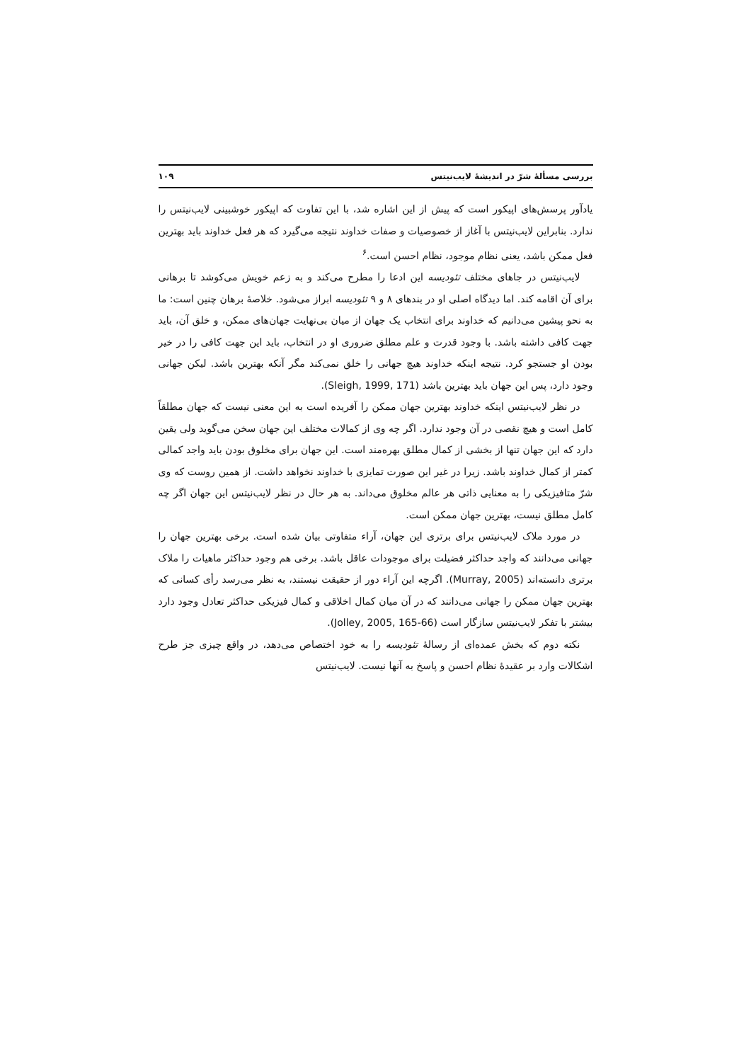بررسی مسألهٔ شرّ در اندیشهٔ لایب‌نیتس ۱۰۹
یادآور پرسش‌های اپیکور است که پیش از این اشاره شد، با این تفاوت که اپیکور خوشبینی لایب‌نیتس را ندارد. بنابراین لایب‌نیتس با آغاز از خصوصیات و صفات خداوند نتیجه می‌گیرد که هر فعل خداوند باید بهترین فعل ممکن باشد، یعنی نظام موجود، نظام احسن است.<sup>۶</sup>
لایب‌نیتس در جاهای مختلف تئودیسه این ادعا را مطرح می‌کند و به زعم خویش می‌کوشد تا برهانی برای آن اقامه کند. اما دیدگاه اصلی او در بندهای ۸ و ۹ تئودیسه ابراز می‌شود. خلاصهٔ برهان چنین است: ما به نحو پیشین می‌دانیم که خداوند برای انتخاب یک جهان از میان بی‌نهایت جهان‌های ممکن، و خلق آن، باید جهت کافی داشته باشد. با وجود قدرت و علم مطلق ضروری او در انتخاب، باید این جهت کافی را در خیر بودن او جستجو کرد. نتیجه اینکه خداوند هیچ جهانی را خلق نمی‌کند مگر آنکه بهترین باشد. لیکن جهانی وجود دارد، پس این جهان باید بهترین باشد (Sleigh, 1999, 171).
در نظر لایب‌نیتس اینکه خداوند بهترین جهان ممکن را آفریده است به این معنی نیست که جهان مطلقاً کامل است و هیچ نقصی در آن وجود ندارد. اگر چه وی از کمالات مختلف این جهان سخن می‌گوید ولی یقین دارد که این جهان تنها از بخشی از کمال مطلق بهره‌مند است. این جهان برای مخلوق بودن باید واجد کمالی کمتر از کمال خداوند باشد. زیرا در غیر این صورت تمایزی با خداوند نخواهد داشت. از همین روست که وی شرّ متافیزیکی را به معنایی ذاتی هر عالم مخلوق می‌داند. به هر حال در نظر لایب‌نیتس این جهان اگر چه کامل مطلق نیست، بهترین جهان ممکن است.
در مورد ملاک لایب‌نیتس برای برتری این جهان، آراء متفاوتی بیان شده است. برخی بهترین جهان را جهانی می‌دانند که واجد حداکثر فضیلت برای موجودات عاقل باشد. برخی هم وجود حداکثر ماهیات را ملاک برتری دانسته‌اند (Murray, 2005). اگرچه این آراء دور از حقیقت نیستند، به نظر می‌رسد رأی کسانی که بهترین جهان ممکن را جهانی می‌دانند که در آن میان کمال اخلاقی و کمال فیزیکی حداکثر تعادل وجود دارد بیشتر با تفکر لایب‌نیتس سازگار است (Jolley, 2005, 165-66).
نکته دوم که بخش عمده‌ای از رسالهٔ تئودیسه را به خود اختصاص می‌دهد، در واقع چیزی جز طرح اشکالات وارد بر عقیدهٔ نظام احسن و پاسخ به آنها نیست. لایب‌نیتس